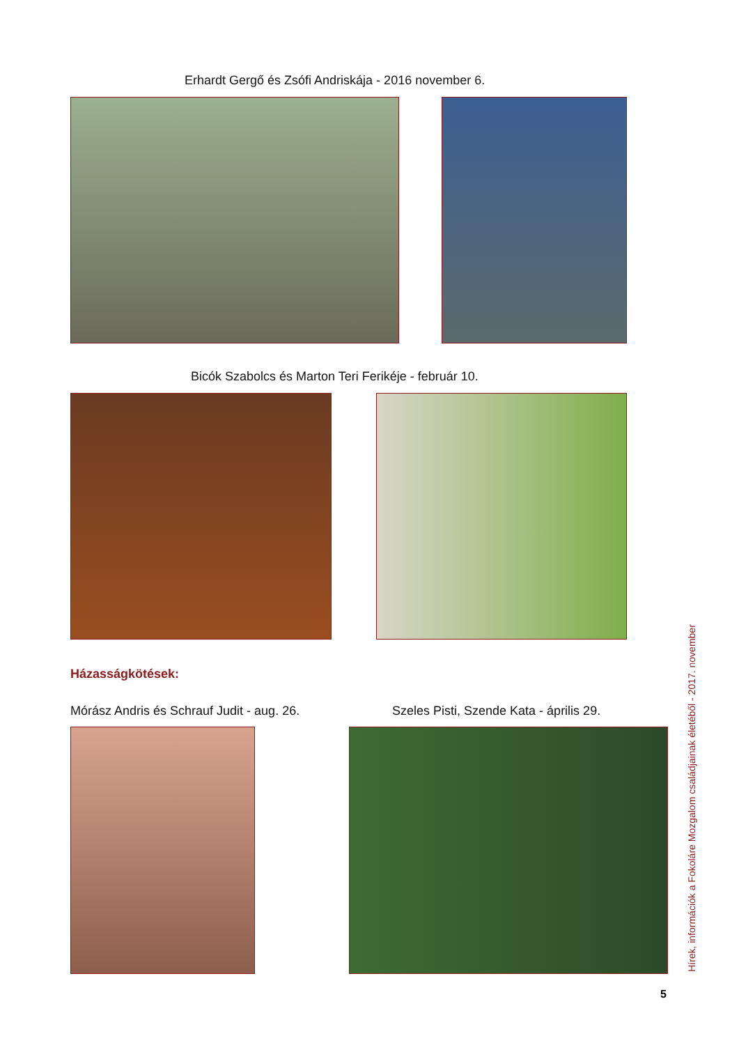Erhardt Gergő és Zsófi Andriskája - 2016 november 6.
Bicók Szabolcs és Marton Teri Ferikéje - február 10.
Házasságkötések:
Mórász Andris és Schrauf Judit - aug. 26.
Szeles Pisti, Szende Kata - április 29.
5
Hírek, információk a Fokoláre Mozgalom családjainak életéből - 2017. november